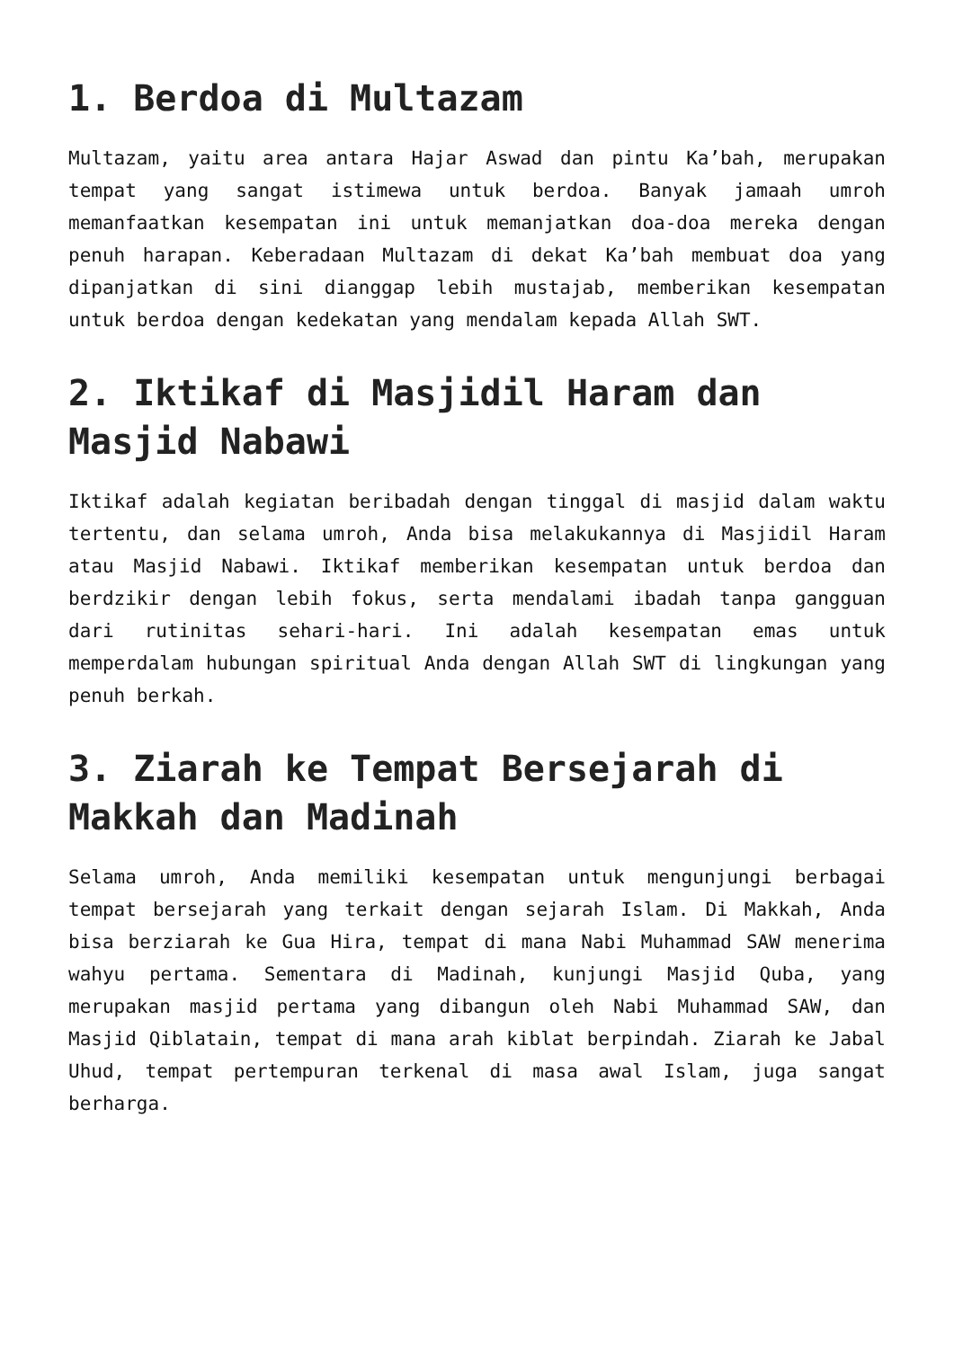1. Berdoa di Multazam
Multazam, yaitu area antara Hajar Aswad dan pintu Ka’bah, merupakan tempat yang sangat istimewa untuk berdoa. Banyak jamaah umroh memanfaatkan kesempatan ini untuk memanjatkan doa-doa mereka dengan penuh harapan. Keberadaan Multazam di dekat Ka’bah membuat doa yang dipanjatkan di sini dianggap lebih mustajab, memberikan kesempatan untuk berdoa dengan kedekatan yang mendalam kepada Allah SWT.
2. Iktikaf di Masjidil Haram dan Masjid Nabawi
Iktikaf adalah kegiatan beribadah dengan tinggal di masjid dalam waktu tertentu, dan selama umroh, Anda bisa melakukannya di Masjidil Haram atau Masjid Nabawi. Iktikaf memberikan kesempatan untuk berdoa dan berdzikir dengan lebih fokus, serta mendalami ibadah tanpa gangguan dari rutinitas sehari-hari. Ini adalah kesempatan emas untuk memperdalam hubungan spiritual Anda dengan Allah SWT di lingkungan yang penuh berkah.
3. Ziarah ke Tempat Bersejarah di Makkah dan Madinah
Selama umroh, Anda memiliki kesempatan untuk mengunjungi berbagai tempat bersejarah yang terkait dengan sejarah Islam. Di Makkah, Anda bisa berziarah ke Gua Hira, tempat di mana Nabi Muhammad SAW menerima wahyu pertama. Sementara di Madinah, kunjungi Masjid Quba, yang merupakan masjid pertama yang dibangun oleh Nabi Muhammad SAW, dan Masjid Qiblatain, tempat di mana arah kiblat berpindah. Ziarah ke Jabal Uhud, tempat pertempuran terkenal di masa awal Islam, juga sangat berharga.